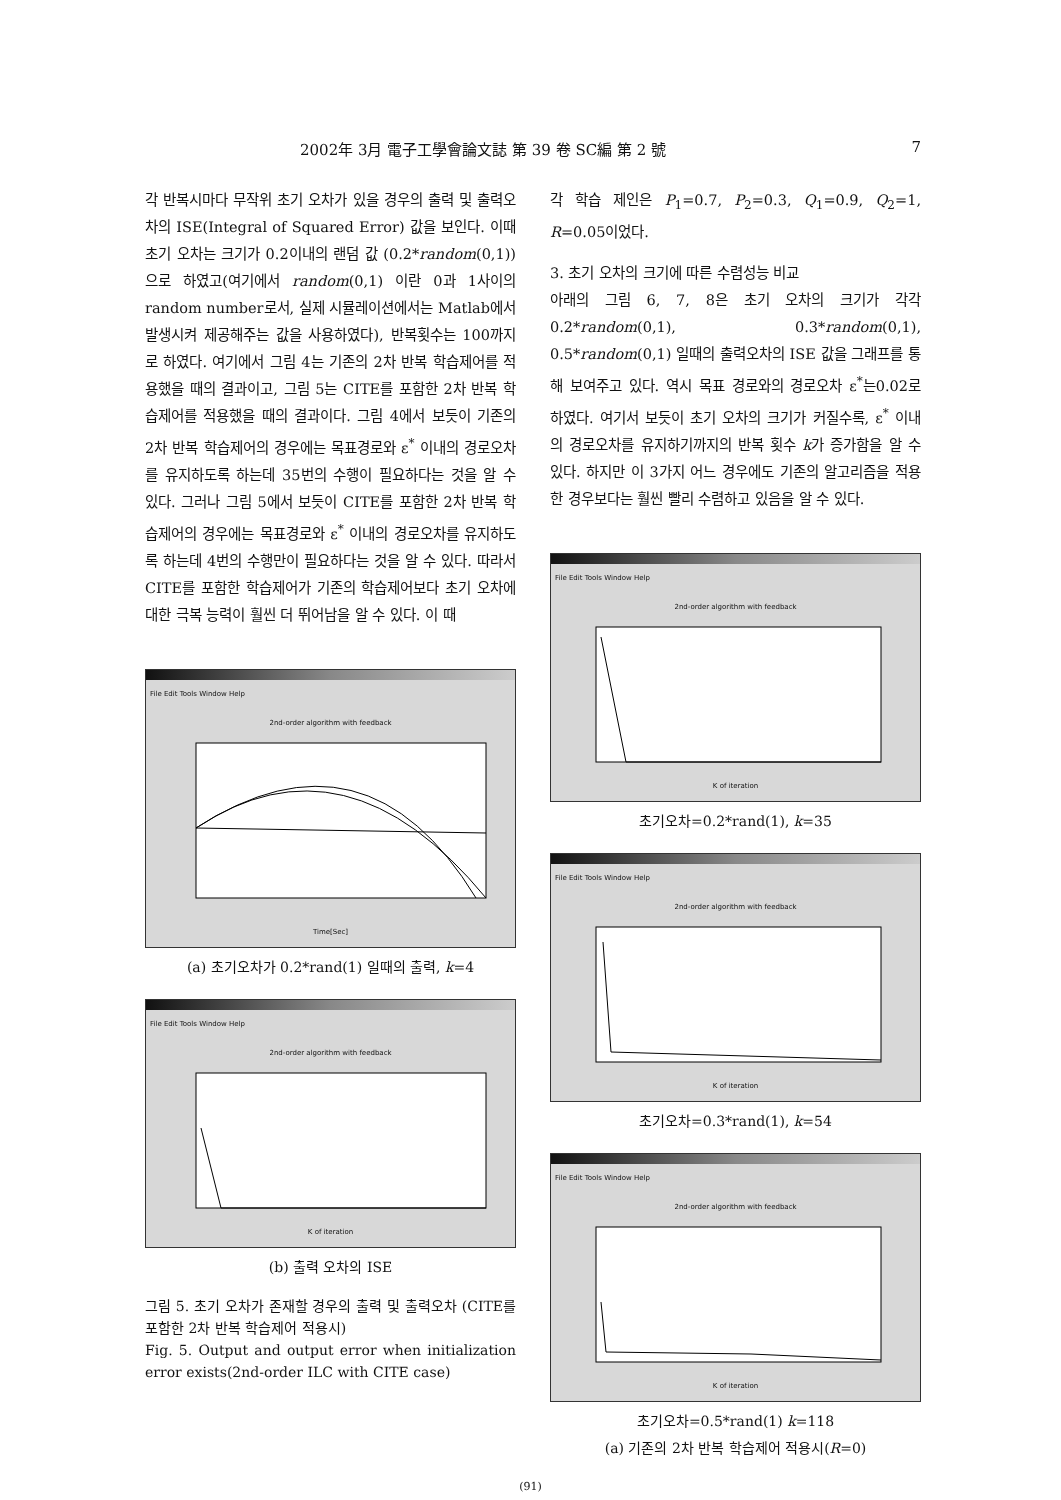2002年 3月 電子工學會論文誌 第 39 卷 SC編 第 2 號 7
각 반복시마다 무작위 초기 오차가 있을 경우의 출력 및 출력오차의 ISE(Integral of Squared Error) 값을 보인다. 이때 초기 오차는 크기가 0.2이내의 랜덤 값 (0.2*random(0,1))으로 하였고(여기에서 random(0,1) 이란 0과 1사이의 random number로서, 실제 시뮬레이션에서는 Matlab에서 발생시켜 제공해주는 값을 사용하였다), 반복횟수는 100까지로 하였다. 여기에서 그림 4는 기존의 2차 반복 학습제어를 적용했을 때의 결과이고, 그림 5는 CITE를 포함한 2차 반복 학습제어를 적용했을 때의 결과이다. 그림 4에서 보듯이 기존의 2차 반복 학습제어의 경우에는 목표경로와 ε<sup>*</sup> 이내의 경로오차를 유지하도록 하는데 35번의 수행이 필요하다는 것을 알 수 있다. 그러나 그림 5에서 보듯이 CITE를 포함한 2차 반복 학습제어의 경우에는 목표경로와 ε<sup>*</sup> 이내의 경로오차를 유지하도록 하는데 4번의 수행만이 필요하다는 것을 알 수 있다. 따라서 CITE를 포함한 학습제어가 기존의 학습제어보다 초기 오차에 대한 극복 능력이 훨씬 더 뛰어남을 알 수 있다. 이 때
File Edit Tools Window Help
2nd-order algorithm with feedback
Time[Sec]
(a) 초기오차가 0.2*rand(1) 일때의 출력, k=4
File Edit Tools Window Help
2nd-order algorithm with feedback
K of iteration
(b) 출력 오차의 ISE
그림 5. 초기 오차가 존재할 경우의 출력 및 출력오차 (CITE를 포함한 2차 반복 학습제어 적용시)
Fig. 5. Output and output error when initialization error exists(2nd-order ILC with CITE case)
각 학습 제인은 P<sub>1</sub>=0.7, P<sub>2</sub>=0.3, Q<sub>1</sub>=0.9, Q<sub>2</sub>=1, R=0.05이었다.
3. 초기 오차의 크기에 따른 수렴성능 비교
아래의 그림 6, 7, 8은 초기 오차의 크기가 각각 0.2*random(0,1), 0.3*random(0,1), 0.5*random(0,1) 일때의 출력오차의 ISE 값을 그래프를 통해 보여주고 있다. 역시 목표 경로와의 경로오차 ε<sup>*</sup>는0.02로 하였다. 여기서 보듯이 초기 오차의 크기가 커질수록, ε<sup>*</sup> 이내의 경로오차를 유지하기까지의 반복 횟수 k가 증가함을 알 수 있다. 하지만 이 3가지 어느 경우에도 기존의 알고리즘을 적용한 경우보다는 훨씬 빨리 수렴하고 있음을 알 수 있다.
File Edit Tools Window Help
2nd-order algorithm with feedback
K of iteration
초기오차=0.2*rand(1), k=35
File Edit Tools Window Help
2nd-order algorithm with feedback
K of iteration
초기오차=0.3*rand(1), k=54
File Edit Tools Window Help
2nd-order algorithm with feedback
K of iteration
초기오차=0.5*rand(1) k=118
(a) 기존의 2차 반복 학습제어 적용시(R=0)
(91)